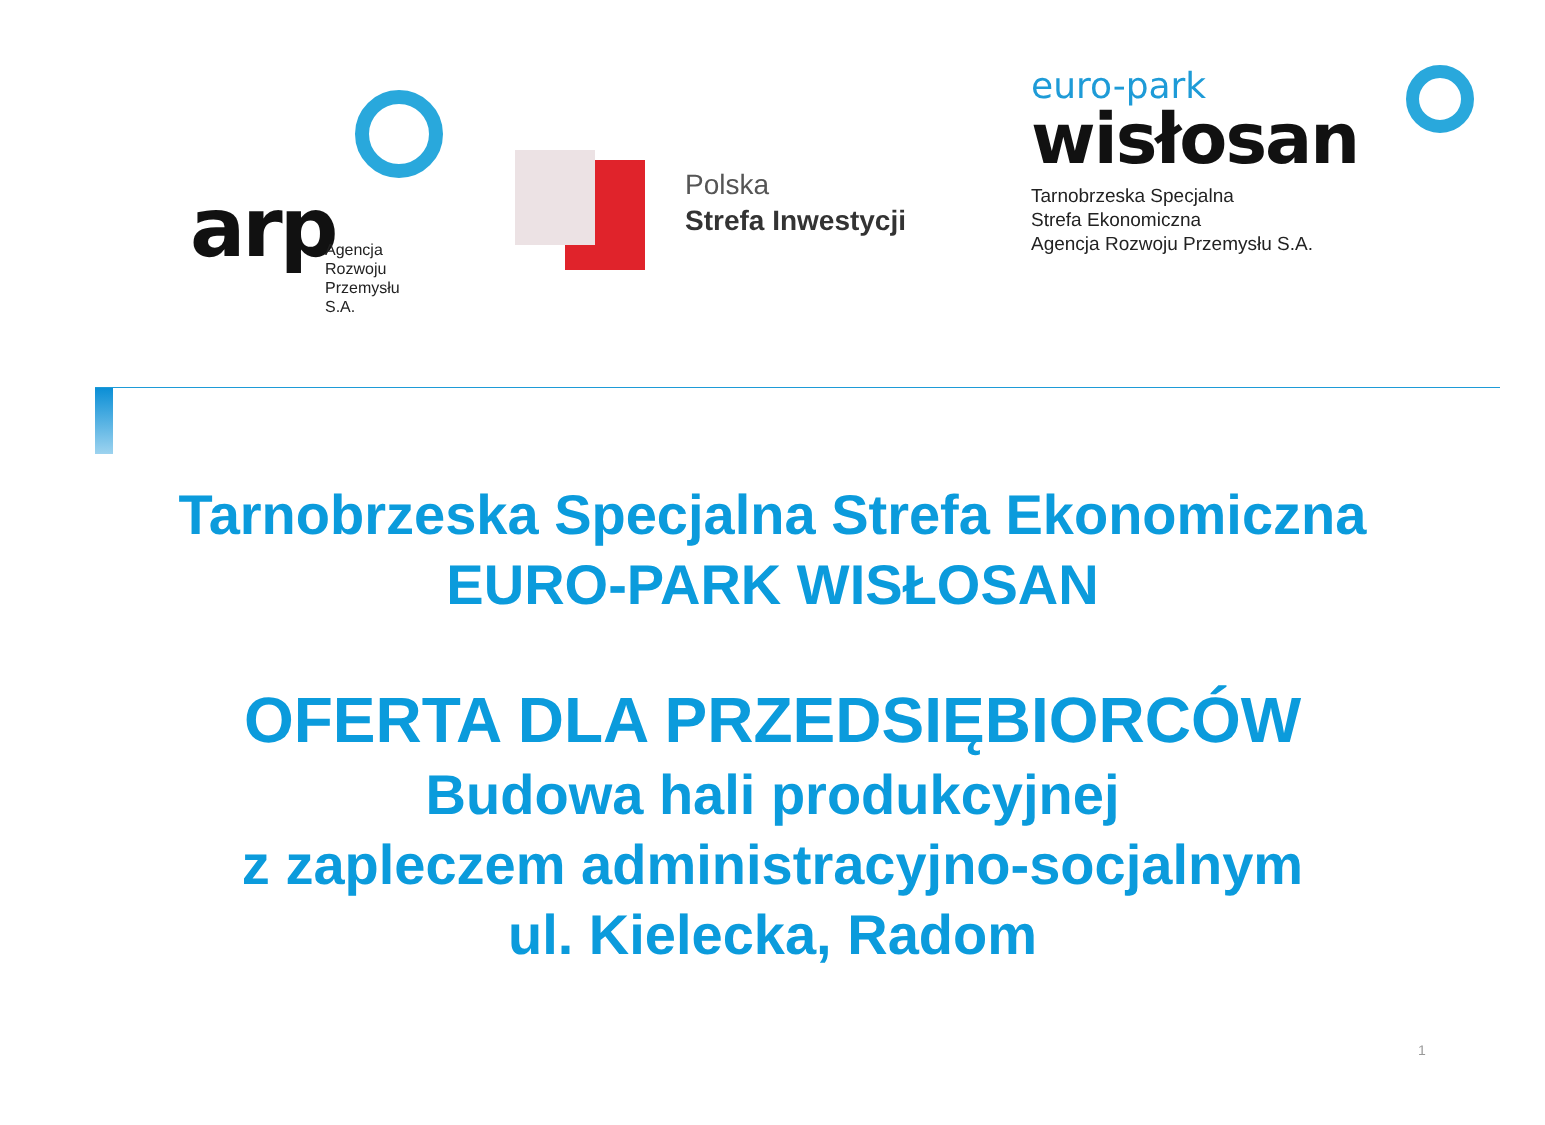arp
Agencja
Rozwoju
Przemysłu
S.A.
Polska
Strefa Inwestycji
euro-park
wisłosan
Tarnobrzeska Specjalna
Strefa Ekonomiczna
Agencja Rozwoju Przemysłu S.A.
Tarnobrzeska Specjalna Strefa Ekonomiczna
EURO-PARK WISŁOSAN
OFERTA DLA PRZEDSIĘBIORCÓW
Budowa hali produkcyjnej
z zapleczem administracyjno-socjalnym
ul. Kielecka, Radom
1